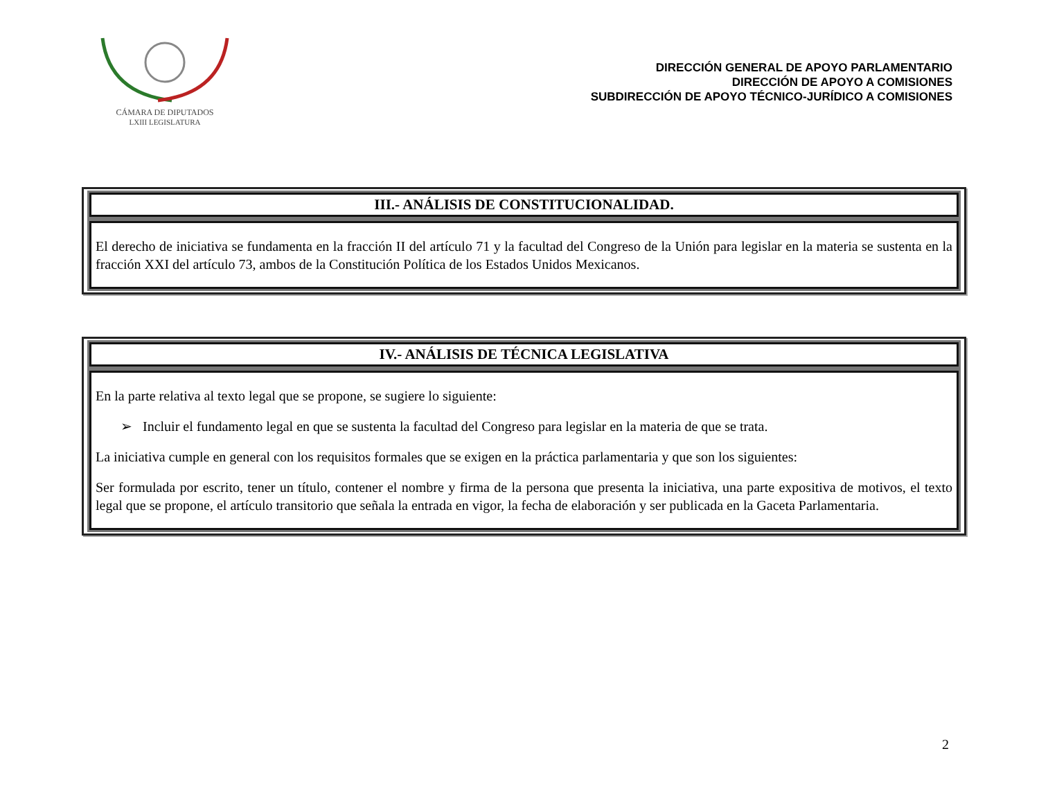CÁMARA DE DIPUTADOS
LXIII LEGISLATURA
DIRECCIÓN GENERAL DE APOYO PARLAMENTARIO
DIRECCIÓN DE APOYO A COMISIONES
SUBDIRECCIÓN DE APOYO TÉCNICO-JURÍDICO A COMISIONES
III.- ANÁLISIS DE CONSTITUCIONALIDAD.
El derecho de iniciativa se fundamenta en la fracción II del artículo 71 y la facultad del Congreso de la Unión para legislar en la materia se sustenta en la fracción XXI del artículo 73, ambos de la Constitución Política de los Estados Unidos Mexicanos.
IV.- ANÁLISIS DE TÉCNICA LEGISLATIVA
En la parte relativa al texto legal que se propone, se sugiere lo siguiente:
➢ Incluir el fundamento legal en que se sustenta la facultad del Congreso para legislar en la materia de que se trata.
La iniciativa cumple en general con los requisitos formales que se exigen en la práctica parlamentaria y que son los siguientes:
Ser formulada por escrito, tener un título, contener el nombre y firma de la persona que presenta la iniciativa, una parte expositiva de motivos, el texto legal que se propone, el artículo transitorio que señala la entrada en vigor, la fecha de elaboración y ser publicada en la Gaceta Parlamentaria.
2